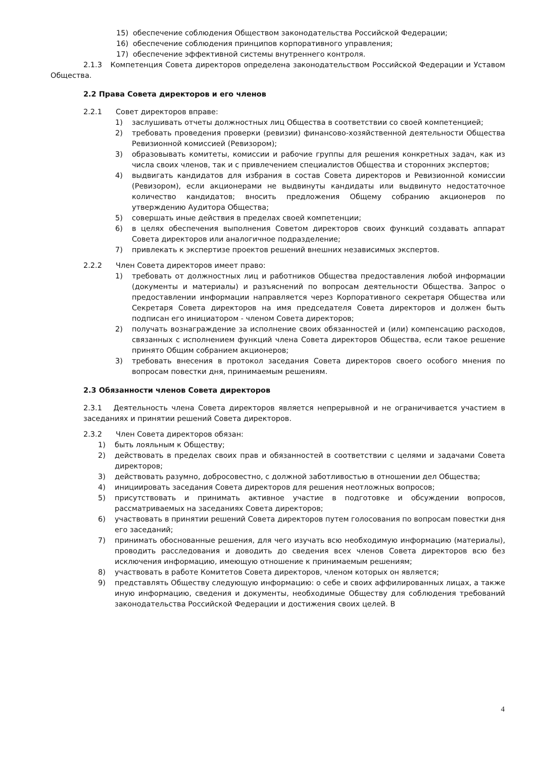15) обеспечение соблюдения Обществом законодательства Российской Федерации;
16) обеспечение соблюдения принципов корпоративного управления;
17) обеспечение эффективной системы внутреннего контроля.
2.1.3 Компетенция Совета директоров определена законодательством Российской Федерации и Уставом Общества.
2.2 Права Совета директоров и его членов
2.2.1 Совет директоров вправе:
1) заслушивать отчеты должностных лиц Общества в соответствии со своей компетенцией;
2) требовать проведения проверки (ревизии) финансово-хозяйственной деятельности Общества Ревизионной комиссией (Ревизором);
3) образовывать комитеты, комиссии и рабочие группы для решения конкретных задач, как из числа своих членов, так и с привлечением специалистов Общества и сторонних экспертов;
4) выдвигать кандидатов для избрания в состав Совета директоров и Ревизионной комиссии (Ревизором), если акционерами не выдвинуты кандидаты или выдвинуто недостаточное количество кандидатов; вносить предложения Общему собранию акционеров по утверждению Аудитора Общества;
5) совершать иные действия в пределах своей компетенции;
6) в целях обеспечения выполнения Советом директоров своих функций создавать аппарат Совета директоров или аналогичное подразделение;
7) привлекать к экспертизе проектов решений внешних независимых экспертов.
2.2.2 Член Совета директоров имеет право:
1) требовать от должностных лиц и работников Общества предоставления любой информации (документы и материалы) и разъяснений по вопросам деятельности Общества. Запрос о предоставлении информации направляется через Корпоративного секретаря Общества или Секретаря Совета директоров на имя председателя Совета директоров и должен быть подписан его инициатором - членом Совета директоров;
2) получать вознаграждение за исполнение своих обязанностей и (или) компенсацию расходов, связанных с исполнением функций члена Совета директоров Общества, если такое решение принято Общим собранием акционеров;
3) требовать внесения в протокол заседания Совета директоров своего особого мнения по вопросам повестки дня, принимаемым решениям.
2.3 Обязанности членов Совета директоров
2.3.1 Деятельность члена Совета директоров является непрерывной и не ограничивается участием в заседаниях и принятии решений Совета директоров.
2.3.2 Член Совета директоров обязан:
1) быть лояльным к Обществу;
2) действовать в пределах своих прав и обязанностей в соответствии с целями и задачами Совета директоров;
3) действовать разумно, добросовестно, с должной заботливостью в отношении дел Общества;
4) инициировать заседания Совета директоров для решения неотложных вопросов;
5) присутствовать и принимать активное участие в подготовке и обсуждении вопросов, рассматриваемых на заседаниях Совета директоров;
6) участвовать в принятии решений Совета директоров путем голосования по вопросам повестки дня его заседаний;
7) принимать обоснованные решения, для чего изучать всю необходимую информацию (материалы), проводить расследования и доводить до сведения всех членов Совета директоров всю без исключения информацию, имеющую отношение к принимаемым решениям;
8) участвовать в работе Комитетов Совета директоров, членом которых он является;
9) представлять Обществу следующую информацию: о себе и своих аффилированных лицах, а также иную информацию, сведения и документы, необходимые Обществу для соблюдения требований законодательства Российской Федерации и достижения своих целей. В
4